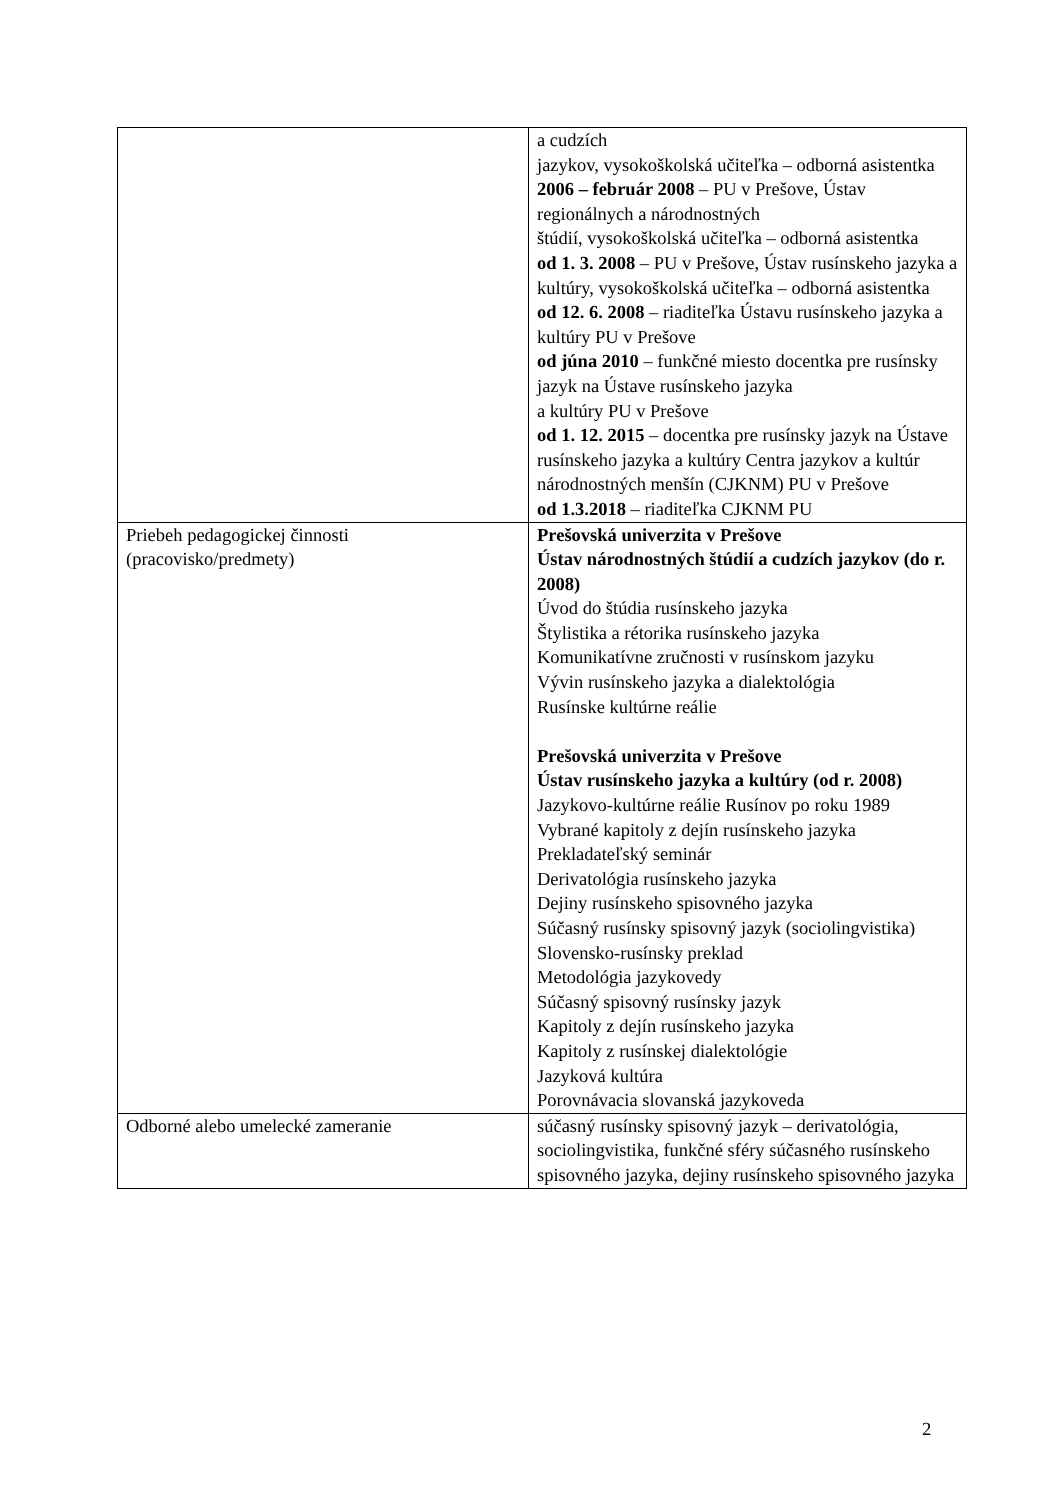| | a cudzích jazykov, vysokoškolská učiteľka – odborná asistentka 2006 – február 2008 – PU v Prešove, Ústav regionálnych a národnostných štúdií, vysokoškolská učiteľka – odborná asistentka od 1. 3. 2008 – PU v Prešove, Ústav rusínskeho jazyka a kultúry, vysokoškolská učiteľka – odborná asistentka od 12. 6. 2008 – riaditeľka Ústavu rusínskeho jazyka a kultúry PU v Prešove od júna 2010 – funkčné miesto docentka pre rusínsky jazyk na Ústave rusínskeho jazyka a kultúry PU v Prešove od 1. 12. 2015 – docentka pre rusínsky jazyk na Ústave rusínskeho jazyka a kultúry Centra jazykov a kultúr národnostných menšín (CJKNM) PU v Prešove od 1.3.2018 – riaditeľka CJKNM PU |
| Priebeh pedagogickej činnosti (pracovisko/predmety) | Prešovská univerzita v Prešove Ústav národnostných štúdií a cudzích jazykov (do r. 2008) Úvod do štúdia rusínskeho jazyka Štylistika a rétorika rusínskeho jazyka Komunikatívne zručnosti v rusínskom jazyku Vývin rusínskeho jazyka a dialektológia Rusínske kultúrne reálie Prešovská univerzita v Prešove Ústav rusínskeho jazyka a kultúry (od r. 2008) Jazykovo-kultúrne reálie Rusínov po roku 1989 Vybrané kapitoly z dejín rusínskeho jazyka Prekladateľský seminár Derivatológia rusínskeho jazyka Dejiny rusínskeho spisovného jazyka Súčasný rusínsky spisovný jazyk (sociolingvistika) Slovensko-rusínsky preklad Metodológia jazykovedy Súčasný spisovný rusínsky jazyk Kapitoly z dejín rusínskeho jazyka Kapitoly z rusínskej dialektológie Jazyková kultúra Porovnávacia slovanská jazykoveda |
| Odborné alebo umelecké zameranie | súčasný rusínsky spisovný jazyk – derivatológia, sociolingvistika, funkčné sféry súčasného rusínskeho spisovného jazyka, dejiny rusínskeho spisovného jazyka |
2